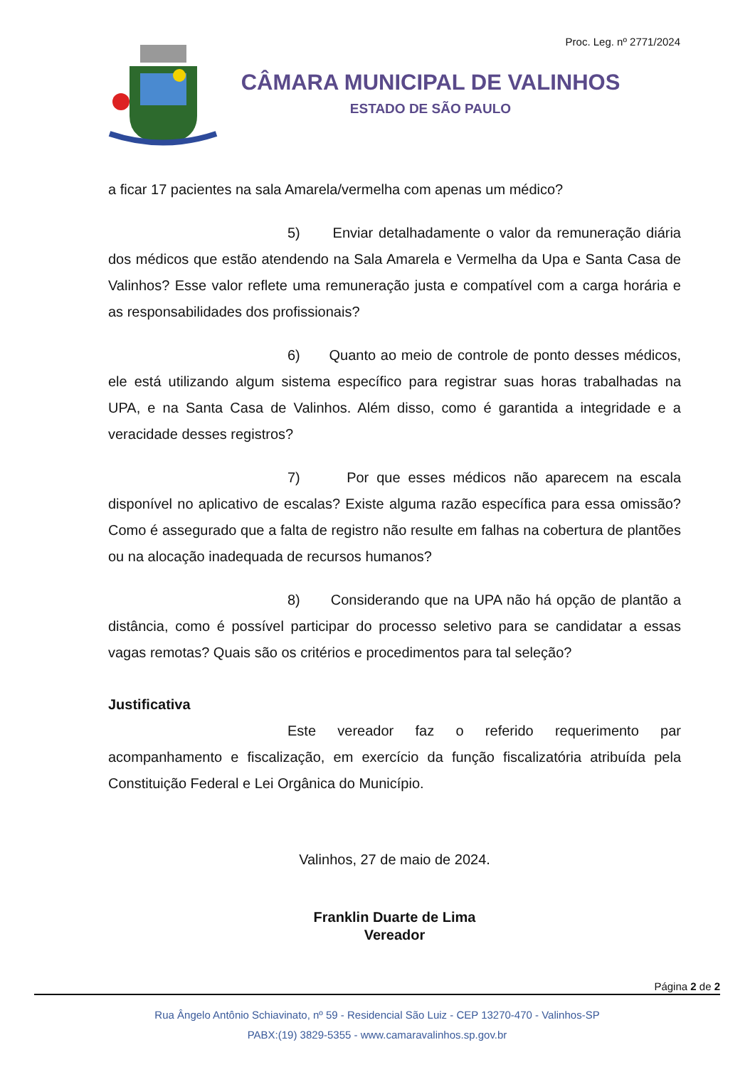Proc. Leg. nº 2771/2024
CÂMARA MUNICIPAL DE VALINHOS
ESTADO DE SÃO PAULO
a ficar 17 pacientes na sala Amarela/vermelha com apenas um médico?
5) Enviar detalhadamente o valor da remuneração diária dos médicos que estão atendendo na Sala Amarela e Vermelha da Upa e Santa Casa de Valinhos? Esse valor reflete uma remuneração justa e compatível com a carga horária e as responsabilidades dos profissionais?
6) Quanto ao meio de controle de ponto desses médicos, ele está utilizando algum sistema específico para registrar suas horas trabalhadas na UPA, e na Santa Casa de Valinhos. Além disso, como é garantida a integridade e a veracidade desses registros?
7) Por que esses médicos não aparecem na escala disponível no aplicativo de escalas? Existe alguma razão específica para essa omissão? Como é assegurado que a falta de registro não resulte em falhas na cobertura de plantões ou na alocação inadequada de recursos humanos?
8) Considerando que na UPA não há opção de plantão a distância, como é possível participar do processo seletivo para se candidatar a essas vagas remotas? Quais são os critérios e procedimentos para tal seleção?
Justificativa
Este vereador faz o referido requerimento par acompanhamento e fiscalização, em exercício da função fiscalizatória atribuída pela Constituição Federal e Lei Orgânica do Município.
Valinhos, 27 de maio de 2024.
Franklin Duarte de Lima
Vereador
Página 2 de 2
Rua Ângelo Antônio Schiavinato, nº 59 - Residencial São Luiz - CEP 13270-470 - Valinhos-SP
PABX:(19) 3829-5355 - www.camaravalinhos.sp.gov.br